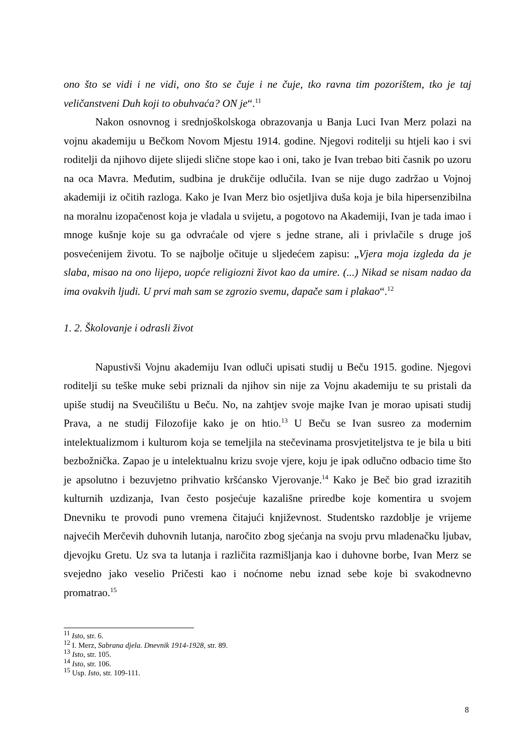ono što se vidi i ne vidi, ono što se čuje i ne čuje, tko ravna tim pozorištem, tko je taj veličanstveni Duh koji to obuhvaća? ON je“.<sup>11</sup>
Nakon osnovnog i srednjoškolskoga obrazovanja u Banja Luci Ivan Merz polazi na vojnu akademiju u Bečkom Novom Mjestu 1914. godine. Njegovi roditelji su htjeli kao i svi roditelji da njihovo dijete slijedi slične stope kao i oni, tako je Ivan trebao biti časnik po uzoru na oca Mavra. Međutim, sudbina je drukčije odlučila. Ivan se nije dugo zadržao u Vojnoj akademiji iz očitih razloga. Kako je Ivan Merz bio osjetljiva duša koja je bila hipersenzibilna na moralnu izopačenost koja je vladala u svijetu, a pogotovo na Akademiji, Ivan je tada imao i mnoge kušnje koje su ga odvraćale od vjere s jedne strane, ali i privlačile s druge još posvećenijem životu. To se najbolje očituje u sljedećem zapisu: „Vjera moja izgleda da je slaba, misao na ono lijepo, uopće religiozni život kao da umire. (...) Nikad se nisam nadao da ima ovakvih ljudi. U prvi mah sam se zgrozio svemu, dapače sam i plakao“.<sup>12</sup>
1. 2. Školovanje i odrasli život
Napustivši Vojnu akademiju Ivan odluči upisati studij u Beču 1915. godine. Njegovi roditelji su teške muke sebi priznali da njihov sin nije za Vojnu akademiju te su pristali da upiše studij na Sveučilištu u Beču. No, na zahtjev svoje majke Ivan je morao upisati studij Prava, a ne studij Filozofije kako je on htio.<sup>13</sup> U Beču se Ivan susreo za modernim intelektualizmom i kulturom koja se temeljila na stečevinama prosvjetiteljstva te je bila u biti bezbožnička. Zapao je u intelektualnu krizu svoje vjere, koju je ipak odlučno odbacio time što je apsolutno i bezuvjetno prihvatio kršćansko Vjerovanje.<sup>14</sup> Kako je Beč bio grad izrazitih kulturnih uzdizanja, Ivan često posjećuje kazališne priredbe koje komentira u svojem Dnevniku te provodi puno vremena čitajući književnost. Studentsko razdoblje je vrijeme najvećih Merčevih duhovnih lutanja, naročito zbog sjećanja na svoju prvu mladenačku ljubav, djevojku Gretu. Uz sva ta lutanja i različita razmišljanja kao i duhovne borbe, Ivan Merz se svejedno jako veselio Pričesti kao i noćnome nebu iznad sebe koje bi svakodnevno promatrao.<sup>15</sup>
<sup>11</sup> Isto, str. 6.
<sup>12</sup> I. Merz, Sabrana djela. Dnevnik 1914-1928, str. 89.
<sup>13</sup> Isto, str. 105.
<sup>14</sup> Isto, str. 106.
<sup>15</sup> Usp. Isto, str. 109-111.
8